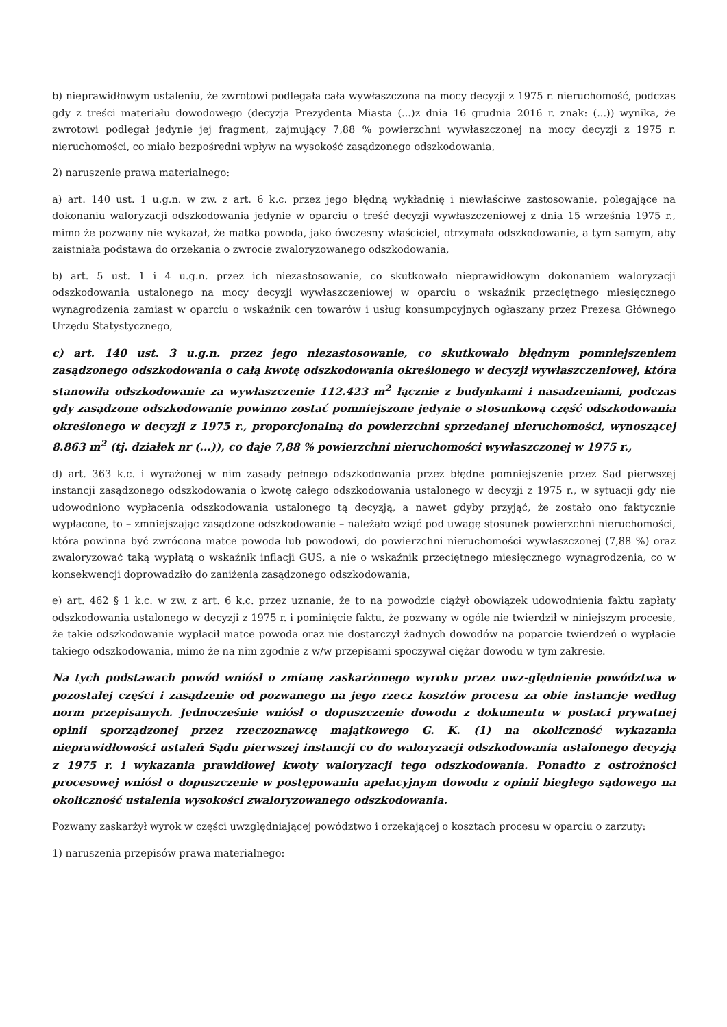b) nieprawidłowym ustaleniu, że zwrotowi podlegała cała wywłaszczona na mocy decyzji z 1975 r. nieruchomość, podczas gdy z treści materiału dowodowego (decyzja Prezydenta Miasta (...)z dnia 16 grudnia 2016 r. znak: (...)) wynika, że zwrotowi podlegał jedynie jej fragment, zajmujący 7,88 % powierzchni wywłaszczonej na mocy decyzji z 1975 r. nieruchomości, co miało bezpośredni wpływ na wysokość zasądzonego odszkodowania,
2) naruszenie prawa materialnego:
a) art. 140 ust. 1 u.g.n. w zw. z art. 6 k.c. przez jego błędną wykładnię i niewłaściwe zastosowanie, polegające na dokonaniu waloryzacji odszkodowania jedynie w oparciu o treść decyzji wywłaszczeniowej z dnia 15 września 1975 r., mimo że pozwany nie wykazał, że matka powoda, jako ówczesny właściciel, otrzymała odszkodowanie, a tym samym, aby zaistniała podstawa do orzekania o zwrocie zwaloryzowanego odszkodowania,
b) art. 5 ust. 1 i 4 u.g.n. przez ich niezastosowanie, co skutkowało nieprawidłowym dokonaniem waloryzacji odszkodowania ustalonego na mocy decyzji wywłaszczeniowej w oparciu o wskaźnik przeciętnego miesięcznego wynagrodzenia zamiast w oparciu o wskaźnik cen towarów i usług konsumpcyjnych ogłaszany przez Prezesa Głównego Urzędu Statystycznego,
c) art. 140 ust. 3 u.g.n. przez jego niezastosowanie, co skutkowało błędnym pomniejszeniem zasądzonego odszkodowania o całą kwotę odszkodowania określonego w decyzji wywłaszczeniowej, która stanowiła odszkodowanie za wywłaszczenie 112.423 m<sup>2</sup> łącznie z budynkami i nasadzeniami, podczas gdy zasądzone odszkodowanie powinno zostać pomniejszone jedynie o stosunkową część odszkodowania określonego w decyzji z 1975 r., proporcjonalną do powierzchni sprzedanej nieruchomości, wynoszącej 8.863 m<sup>2</sup> (tj. działek nr (...)), co daje 7,88 % powierzchni nieruchomości wywłaszczonej w 1975 r.,
d) art. 363 k.c. i wyrażonej w nim zasady pełnego odszkodowania przez błędne pomniejszenie przez Sąd pierwszej instancji zasądzonego odszkodowania o kwotę całego odszkodowania ustalonego w decyzji z 1975 r., w sytuacji gdy nie udowodniono wypłacenia odszkodowania ustalonego tą decyzją, a nawet gdyby przyjąć, że zostało ono faktycznie wypłacone, to – zmniejszając zasądzone odszkodowanie – należało wziąć pod uwagę stosunek powierzchni nieruchomości, która powinna być zwrócona matce powoda lub powodowi, do powierzchni nieruchomości wywłaszczonej (7,88 %) oraz zwaloryzować taką wypłatą o wskaźnik inflacji GUS, a nie o wskaźnik przeciętnego miesięcznego wynagrodzenia, co w konsekwencji doprowadziło do zaniżenia zasądzonego odszkodowania,
e) art. 462 § 1 k.c. w zw. z art. 6 k.c. przez uznanie, że to na powodzie ciążył obowiązek udowodnienia faktu zapłaty odszkodowania ustalonego w decyzji z 1975 r. i pominięcie faktu, że pozwany w ogóle nie twierdził w niniejszym procesie, że takie odszkodowanie wypłacił matce powoda oraz nie dostarczył żadnych dowodów na poparcie twierdzeń o wypłacie takiego odszkodowania, mimo że na nim zgodnie z w/w przepisami spoczywał ciężar dowodu w tym zakresie.
Na tych podstawach powód wniósł o zmianę zaskarżonego wyroku przez uwz-ględnienie powództwa w pozostałej części i zasądzenie od pozwanego na jego rzecz kosztów procesu za obie instancje według norm przepisanych. Jednocześnie wniósł o dopuszczenie dowodu z dokumentu w postaci prywatnej opinii sporządzonej przez rzeczoznawcę majątkowego G. K. (1) na okoliczność wykazania nieprawidłowości ustaleń Sądu pierwszej instancji co do waloryzacji odszkodowania ustalonego decyzją z 1975 r. i wykazania prawidłowej kwoty waloryzacji tego odszkodowania. Ponadto z ostrożności procesowej wniósł o dopuszczenie w postępowaniu apelacyjnym dowodu z opinii biegłego sądowego na okoliczność ustalenia wysokości zwaloryzowanego odszkodowania.
Pozwany zaskarżył wyrok w części uwzględniającej powództwo i orzekającej o kosztach procesu w oparciu o zarzuty:
1) naruszenia przepisów prawa materialnego: